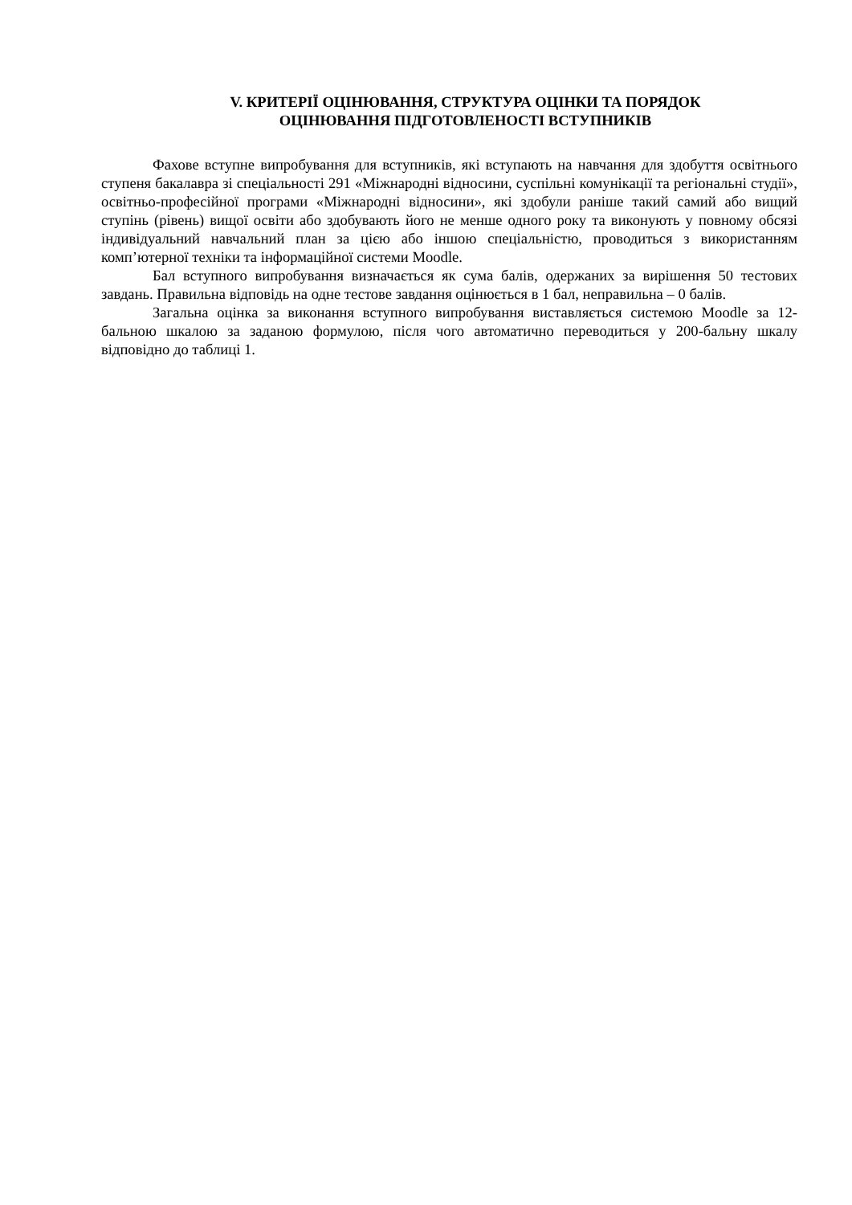V. КРИТЕРІЇ ОЦІНЮВАННЯ, СТРУКТУРА ОЦІНКИ ТА ПОРЯДОК
ОЦІНЮВАННЯ ПІДГОТОВЛЕНОСТІ ВСТУПНИКІВ
Фахове вступне випробування для вступників, які вступають на навчання для здобуття освітнього ступеня бакалавра зі спеціальності 291 «Міжнародні відносини, суспільні комунікації та регіональні студії», освітньо-професійної програми «Міжнародні відносини», які здобули раніше такий самий або вищий ступінь (рівень) вищої освіти або здобувають його не менше одного року та виконують у повному обсязі індивідуальний навчальний план за цією або іншою спеціальністю, проводиться з використанням комп’ютерної техніки та інформаційної системи Moodle.
Бал вступного випробування визначається як сума балів, одержаних за вирішення 50 тестових завдань. Правильна відповідь на одне тестове завдання оцінюється в 1 бал, неправильна – 0 балів.
Загальна оцінка за виконання вступного випробування виставляється системою Moodle за 12-бальною шкалою за заданою формулою, після чого автоматично переводиться у 200-бальну шкалу відповідно до таблиці 1.